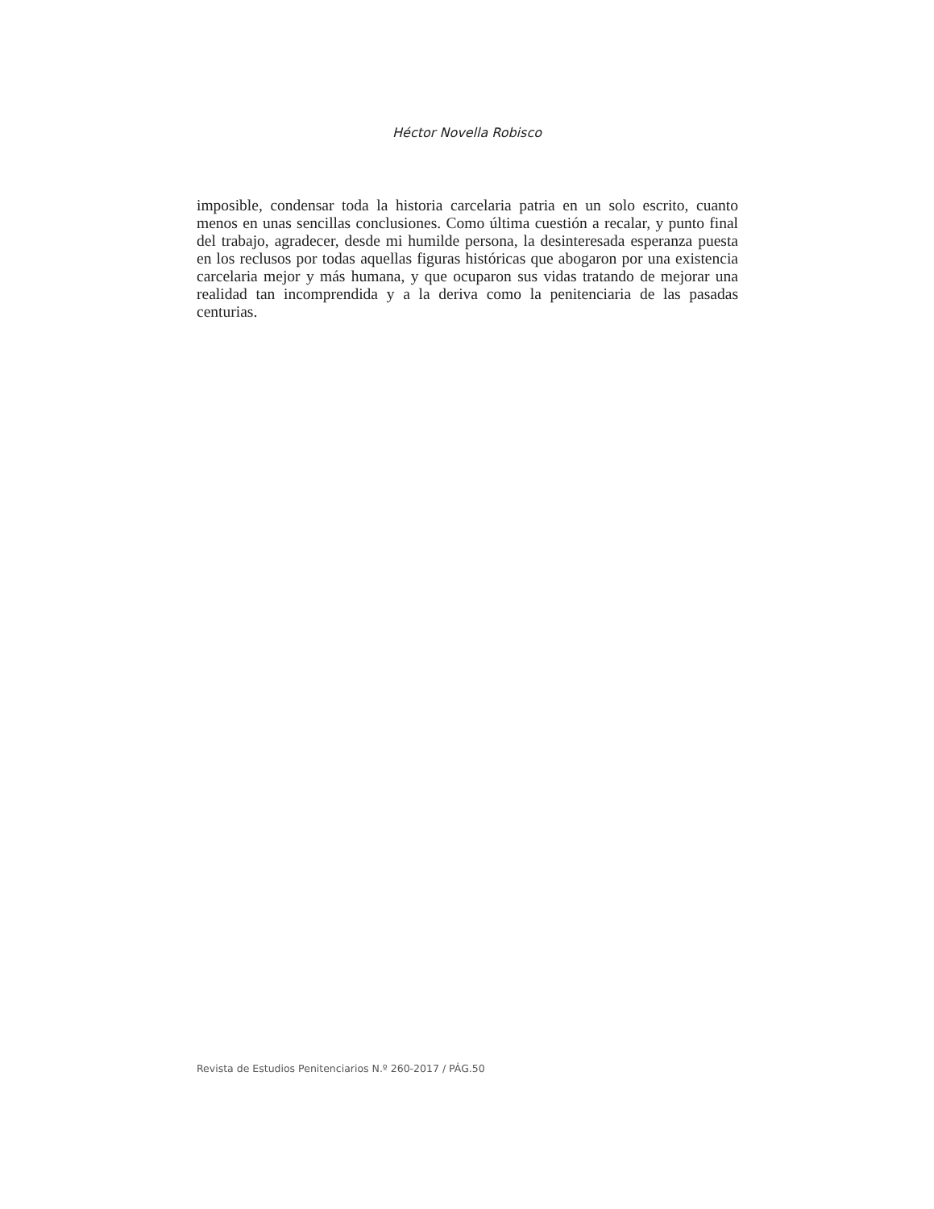Héctor Novella Robisco
imposible, condensar toda la historia carcelaria patria en un solo escrito, cuanto menos en unas sencillas conclusiones. Como última cuestión a recalar, y punto final del trabajo, agradecer, desde mi humilde persona, la desinteresada esperanza puesta en los reclusos por todas aquellas figuras históricas que abogaron por una existencia carcelaria mejor y más humana, y que ocuparon sus vidas tratando de mejorar una realidad tan incomprendida y a la deriva como la penitenciaria de las pasadas centurias.
Revista de Estudios Penitenciarios N.º 260-2017 / PÁG.50